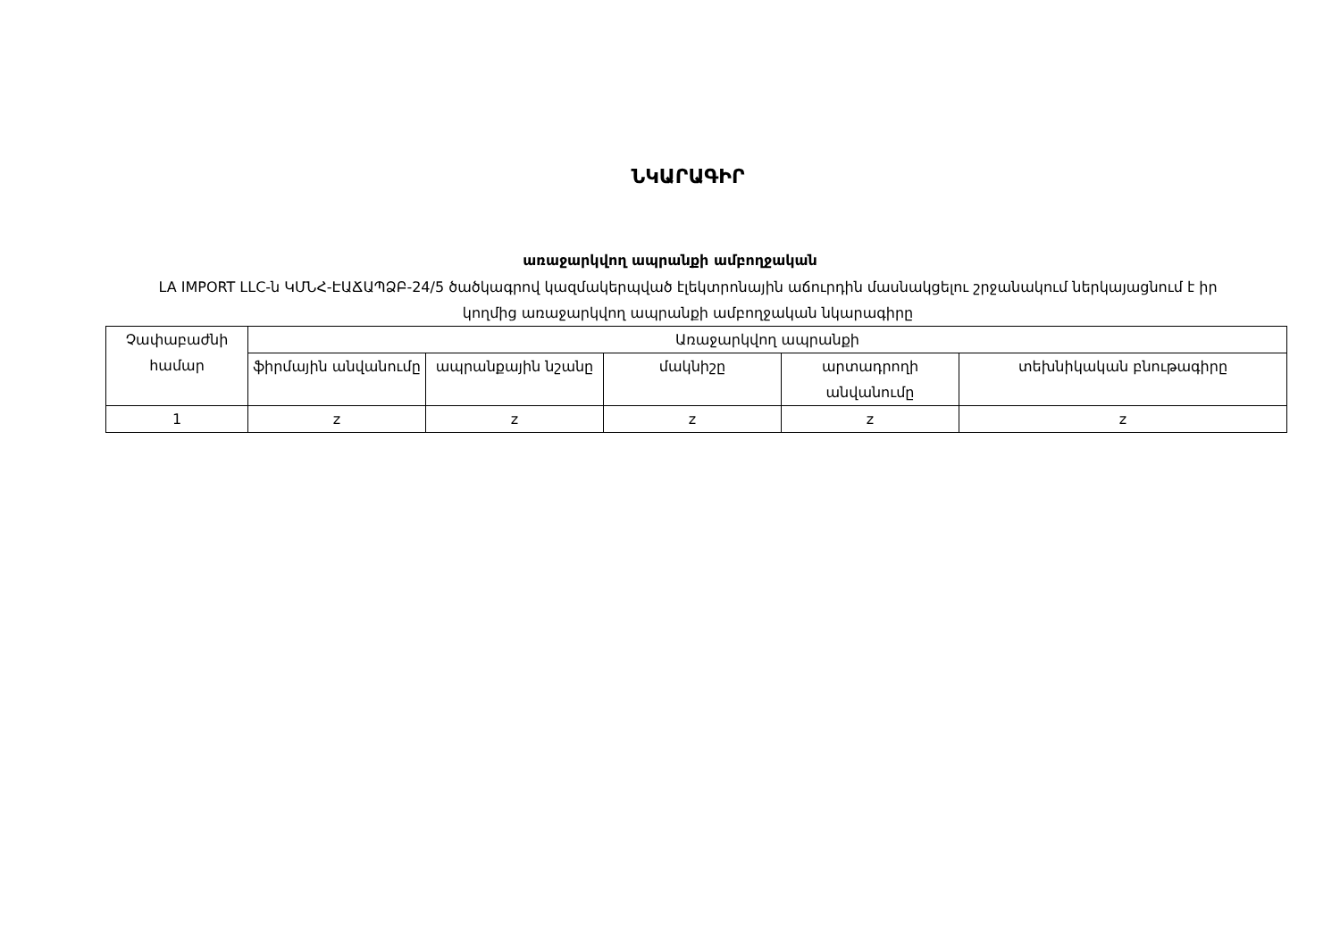ՆԿԱՐԱԳԻՐ
առաջարկվող ապրանքի ամբողջական
LA IMPORT LLC-ն ԿՄՆՀ-ԷԱՃԱՊՁԲ-24/5 ծածկագրով կազմակերպված էլեկտրոնային աճուրդին մասնակցելու շրջանակում ներկայացնում է իր կողմից առաջարկվող ապրանքի ամբողջական նկարագիրը
| Չափաբաժնի համար | Առաջարկվող ապրանքի | | | | |
| --- | --- | --- | --- | --- | --- |
| | ֆիրմային անվանումը | ապրանքային նշանը | մակնիշը | արտադրողի անվանումը | տեխնիկական բնութագիրը |
| 1 | z | z | z | z | z |